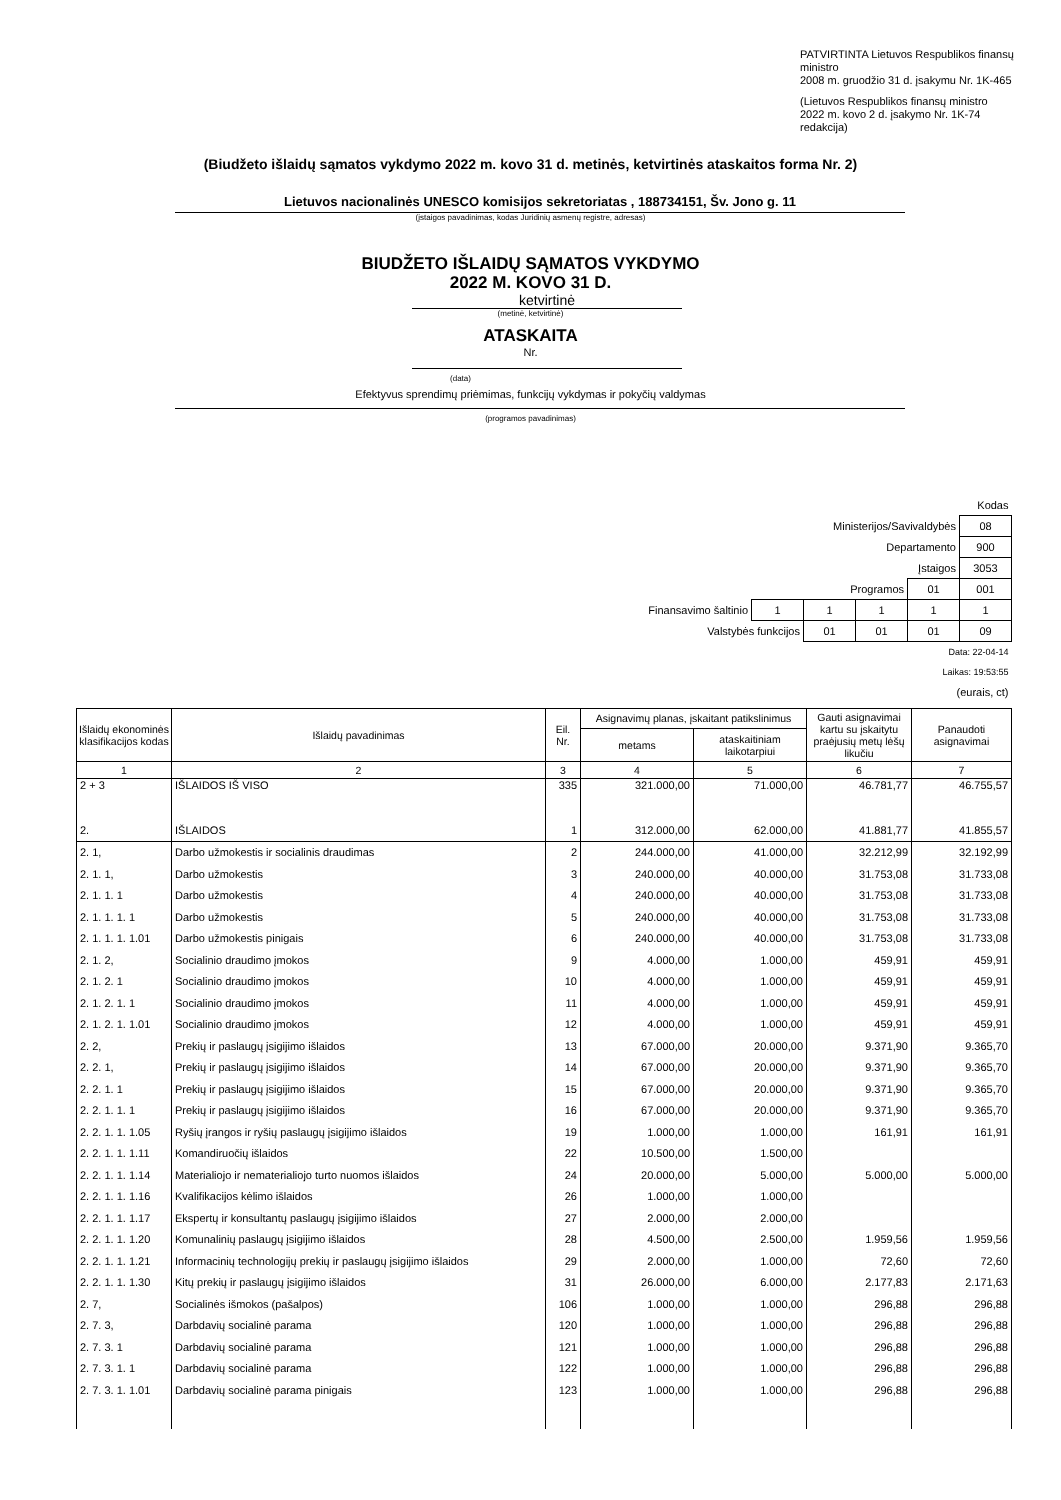PATVIRTINTA Lietuvos Respublikos finansų ministro
2008 m. gruodžio 31 d. įsakymu Nr. 1K-465
(Lietuvos Respublikos finansų ministro
2022 m. kovo 2 d. įsakymo Nr. 1K-74 redakcija)
(Biudžeto išlaidų sąmatos vykdymo 2022 m. kovo 31 d. metinės, ketvirtinės ataskaitos forma Nr. 2)
Lietuvos nacionalinės UNESCO komisijos sekretoriatas , 188734151, Šv. Jono g. 11
(įstaigos pavadinimas, kodas Juridinių asmenų registre, adresas)
BIUDŽETO IŠLAIDŲ SĄMATOS VYKDYMO
2022 M. KOVO 31 D.
ketvirtinė
(metinė, ketvirtinė)
ATASKAITA
Nr.
(data)
Efektyvus sprendimų priėmimas, funkcijų vykdymas ir pokyčių valdymas
(programos pavadinimas)
| Kodas | | | | | |
| Ministerijos/Savivaldybės | | | | | 08 |
| Departamento | | | | | 900 |
| Įstaigos | | | | | 3053 |
| Programos | | | | 01 | 001 |
| Finansavimo šaltinio | 1 | 1 | 1 | 1 | 1 |
| Valstybės funkcijos | | 01 | 01 | 01 | 09 |
| Data: 22-04-14 | | | | | |
| Laikas: 19:53:55 | | | | | |
| (eurais, ct) | | | | | |
| Išlaidų ekonominės klasifikacijos kodas | Išlaidų pavadinimas | Eil. Nr. | Asignavimų planas, įskaitant patikslinimus | | Gauti asignavimai kartu su įskaitytu praėjusių metų lėšų likučiu | Panaudoti asignavimai |
| --- | --- | --- | --- | --- | --- | --- |
| | | | metams | ataskaitiniam laikotarpiui | | |
| 1 | 2 | 3 | 4 | 5 | 6 | 7 |
| 2 + 3 | IŠLAIDOS IŠ VISO | 335 | 321.000,00 | 71.000,00 | 46.781,77 | 46.755,57 |
| 2. | IŠLAIDOS | 1 | 312.000,00 | 62.000,00 | 41.881,77 | 41.855,57 |
| 2. 1, | Darbo užmokestis ir socialinis draudimas | 2 | 244.000,00 | 41.000,00 | 32.212,99 | 32.192,99 |
| 2. 1. 1, | Darbo užmokestis | 3 | 240.000,00 | 40.000,00 | 31.753,08 | 31.733,08 |
| 2. 1. 1. 1 | Darbo užmokestis | 4 | 240.000,00 | 40.000,00 | 31.753,08 | 31.733,08 |
| 2. 1. 1. 1. 1 | Darbo užmokestis | 5 | 240.000,00 | 40.000,00 | 31.753,08 | 31.733,08 |
| 2. 1. 1. 1. 1.01 | Darbo užmokestis pinigais | 6 | 240.000,00 | 40.000,00 | 31.753,08 | 31.733,08 |
| 2. 1. 2, | Socialinio draudimo įmokos | 9 | 4.000,00 | 1.000,00 | 459,91 | 459,91 |
| 2. 1. 2. 1 | Socialinio draudimo įmokos | 10 | 4.000,00 | 1.000,00 | 459,91 | 459,91 |
| 2. 1. 2. 1. 1 | Socialinio draudimo įmokos | 11 | 4.000,00 | 1.000,00 | 459,91 | 459,91 |
| 2. 1. 2. 1. 1.01 | Socialinio draudimo įmokos | 12 | 4.000,00 | 1.000,00 | 459,91 | 459,91 |
| 2. 2, | Prekių ir paslaugų įsigijimo išlaidos | 13 | 67.000,00 | 20.000,00 | 9.371,90 | 9.365,70 |
| 2. 2. 1, | Prekių ir paslaugų įsigijimo išlaidos | 14 | 67.000,00 | 20.000,00 | 9.371,90 | 9.365,70 |
| 2. 2. 1. 1 | Prekių ir paslaugų įsigijimo išlaidos | 15 | 67.000,00 | 20.000,00 | 9.371,90 | 9.365,70 |
| 2. 2. 1. 1. 1 | Prekių ir paslaugų įsigijimo išlaidos | 16 | 67.000,00 | 20.000,00 | 9.371,90 | 9.365,70 |
| 2. 2. 1. 1. 1.05 | Ryšių įrangos ir ryšių paslaugų įsigijimo išlaidos | 19 | 1.000,00 | 1.000,00 | 161,91 | 161,91 |
| 2. 2. 1. 1. 1.11 | Komandiruočių išlaidos | 22 | 10.500,00 | 1.500,00 | | |
| 2. 2. 1. 1. 1.14 | Materialiojo ir nematerialiojo turto nuomos išlaidos | 24 | 20.000,00 | 5.000,00 | 5.000,00 | 5.000,00 |
| 2. 2. 1. 1. 1.16 | Kvalifikacijos kėlimo išlaidos | 26 | 1.000,00 | 1.000,00 | | |
| 2. 2. 1. 1. 1.17 | Ekspertų ir konsultantų paslaugų įsigijimo išlaidos | 27 | 2.000,00 | 2.000,00 | | |
| 2. 2. 1. 1. 1.20 | Komunalinių paslaugų įsigijimo išlaidos | 28 | 4.500,00 | 2.500,00 | 1.959,56 | 1.959,56 |
| 2. 2. 1. 1. 1.21 | Informacinių technologijų prekių ir paslaugų įsigijimo išlaidos | 29 | 2.000,00 | 1.000,00 | 72,60 | 72,60 |
| 2. 2. 1. 1. 1.30 | Kitų prekių ir paslaugų įsigijimo išlaidos | 31 | 26.000,00 | 6.000,00 | 2.177,83 | 2.171,63 |
| 2. 7, | Socialinės išmokos (pašalpos) | 106 | 1.000,00 | 1.000,00 | 296,88 | 296,88 |
| 2. 7. 3, | Darbdavių socialinė parama | 120 | 1.000,00 | 1.000,00 | 296,88 | 296,88 |
| 2. 7. 3. 1 | Darbdavių socialinė parama | 121 | 1.000,00 | 1.000,00 | 296,88 | 296,88 |
| 2. 7. 3. 1. 1 | Darbdavių socialinė parama | 122 | 1.000,00 | 1.000,00 | 296,88 | 296,88 |
| 2. 7. 3. 1. 1.01 | Darbdavių socialinė parama pinigais | 123 | 1.000,00 | 1.000,00 | 296,88 | 296,88 |